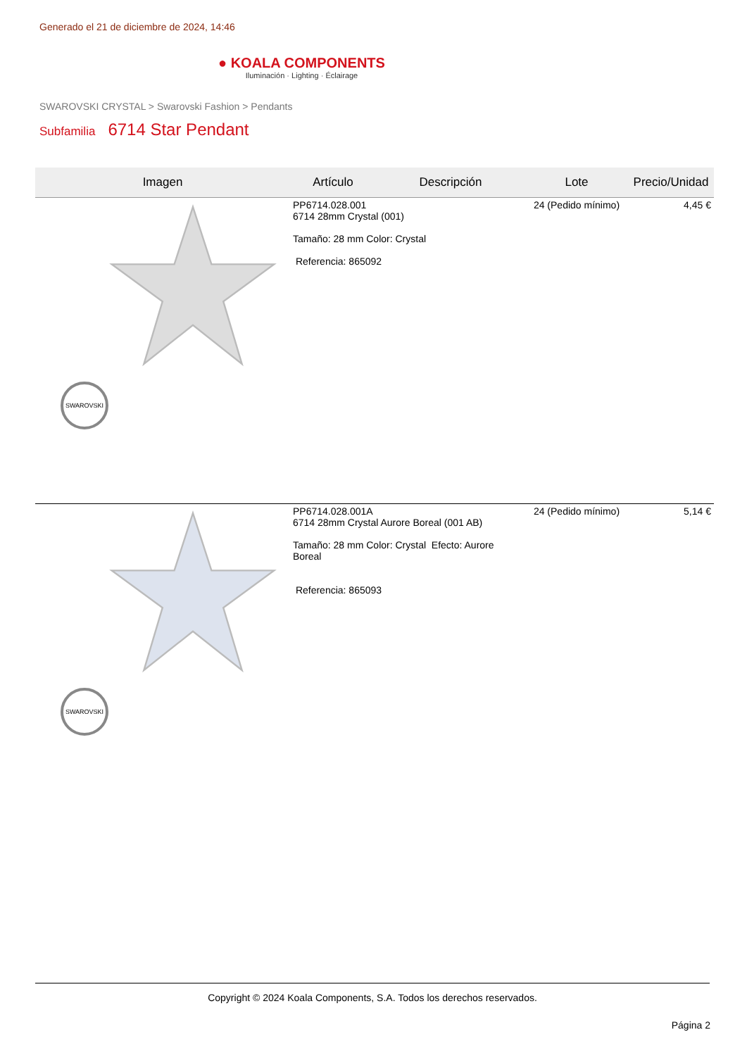Generado el 21 de diciembre de 2024, 14:46
● KOALA COMPONENTS
Iluminación · Lighting · Éclairage
SWAROVSKI CRYSTAL > Swarovski Fashion > Pendants
Subfamilia 6714 Star Pendant
| Imagen | Artículo | Descripción | Lote | Precio/Unidad |
| --- | --- | --- | --- | --- |
| SWAROVSKI | PP6714.028.001 6714 28mm Crystal (001) Tamaño: 28 mm Color: Crystal Referencia: 865092 | | 24 (Pedido mínimo) | 4,45 € |
| SWAROVSKI | PP6714.028.001A 6714 28mm Crystal Aurore Boreal (001 AB) Tamaño: 28 mm Color: Crystal Efecto: Aurore Boreal Referencia: 865093 | | 24 (Pedido mínimo) | 5,14 € |
Copyright © 2024 Koala Components, S.A. Todos los derechos reservados.
Página 2